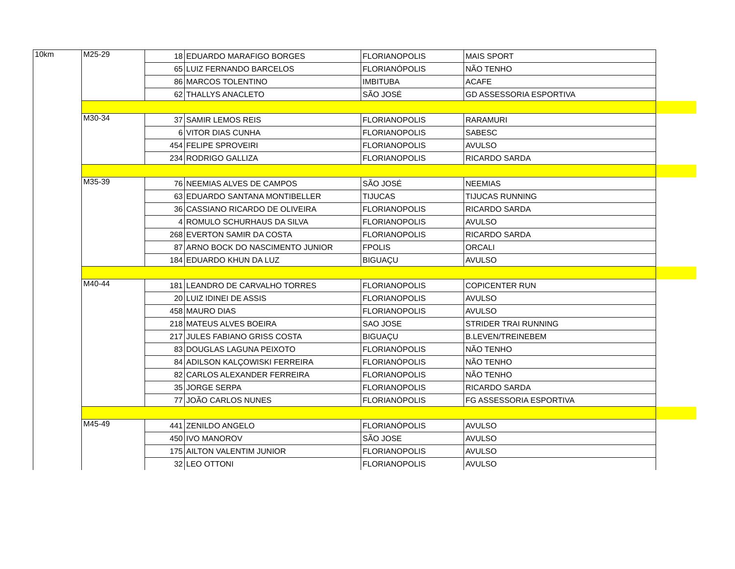| 10km | M25-29 | 18 | EDUARDO MARAFIGO BORGES | FLORIANOPOLIS | MAIS SPORT | |
| | | 65 | LUIZ FERNANDO BARCELOS | FLORIANÓPOLIS | NÃO TENHO | |
| | | 86 | MARCOS TOLENTINO | IMBITUBA | ACAFE | |
| | | 62 | THALLYS ANACLETO | SÃO JOSÉ | GD ASSESSORIA ESPORTIVA | |
| | M30-34 | 37 | SAMIR LEMOS REIS | FLORIANOPOLIS | RARAMURI | |
| | | 6 | VITOR DIAS CUNHA | FLORIANOPOLIS | SABESC | |
| | | 454 | FELIPE SPROVEIRI | FLORIANOPOLIS | AVULSO | |
| | | 234 | RODRIGO GALLIZA | FLORIANOPOLIS | RICARDO SARDA | |
| | M35-39 | 76 | NEEMIAS ALVES DE CAMPOS | SÃO JOSÉ | NEEMIAS | |
| | | 63 | EDUARDO SANTANA MONTIBELLER | TIJUCAS | TIJUCAS RUNNING | |
| | | 36 | CASSIANO RICARDO DE OLIVEIRA | FLORIANOPOLIS | RICARDO SARDA | |
| | | 4 | ROMULO SCHURHAUS DA SILVA | FLORIANOPOLIS | AVULSO | |
| | | 268 | EVERTON SAMIR DA COSTA | FLORIANOPOLIS | RICARDO SARDA | |
| | | 87 | ARNO BOCK DO NASCIMENTO JUNIOR | FPOLIS | ORCALI | |
| | | 184 | EDUARDO KHUN DA LUZ | BIGUAÇU | AVULSO | |
| | M40-44 | 181 | LEANDRO DE CARVALHO TORRES | FLORIANOPOLIS | COPICENTER RUN | |
| | | 20 | LUIZ IDINEI DE ASSIS | FLORIANOPOLIS | AVULSO | |
| | | 458 | MAURO DIAS | FLORIANOPOLIS | AVULSO | |
| | | 218 | MATEUS ALVES BOEIRA | SAO JOSE | STRIDER TRAI RUNNING | |
| | | 217 | JULES FABIANO GRISS COSTA | BIGUAÇU | B.LEVEN/TREINEBEM | |
| | | 83 | DOUGLAS LAGUNA PEIXOTO | FLORIANÓPOLIS | NÃO TENHO | |
| | | 84 | ADILSON KALÇOWISKI FERREIRA | FLORIANÓPOLIS | NÃO TENHO | |
| | | 82 | CARLOS ALEXANDER FERREIRA | FLORIANOPOLIS | NÃO TENHO | |
| | | 35 | JORGE SERPA | FLORIANOPOLIS | RICARDO SARDA | |
| | | 77 | JOÃO CARLOS NUNES | FLORIANÓPOLIS | FG ASSESSORIA ESPORTIVA | |
| | M45-49 | 441 | ZENILDO ANGELO | FLORIANÓPOLIS | AVULSO | |
| | | 450 | IVO MANOROV | SÃO JOSE | AVULSO | |
| | | 175 | AILTON VALENTIM JUNIOR | FLORIANOPOLIS | AVULSO | |
| | | 32 | LEO OTTONI | FLORIANOPOLIS | AVULSO | |